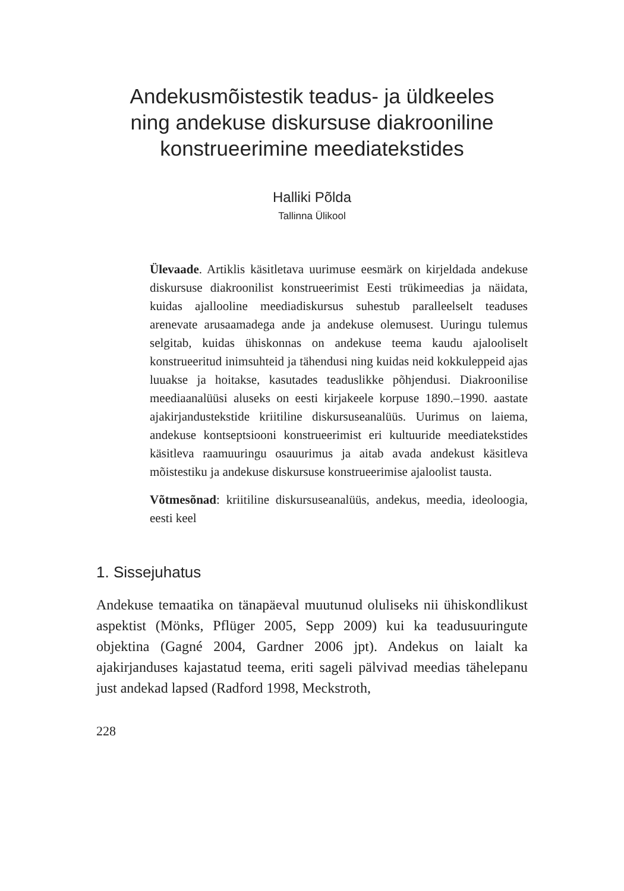Andekusmõistestik teadus- ja üldkeeles ning andekuse diskursuse diakrooniline konstrueerimine meediatekstides
Halliki Põlda
Tallinna Ülikool
Ülevaade. Artiklis käsitletava uurimuse eesmärk on kirjeldada andekuse diskursuse diakroonilist konstrueerimist Eesti trüki­meedias ja näidata, kuidas ajallooline meediadiskursus suhestub paralleelselt teaduses arenevate arusaamadega ande ja andekuse olemusest. Uuringu tulemus selgitab, kuidas ühiskonnas on ande­kuse teema kaudu ajalooliselt konstrueeritud inimsuhteid ja tähen­dusi ning kuidas neid kokkuleppeid ajas luuakse ja hoitakse, kasutades teaduslikke põhjendusi. Diakroonilise meediaanalüüsi aluseks on eesti kirjakeele korpuse 1890.–1990. aastate ajakirjandus­tekstide kriitiline diskursuseanalüüs. Uurimus on laiema, andekuse kontseptsiooni konstrueerimist eri kultuuride meediatekstides käsitleva raamuuringu osauurimus ja aitab avada andekust käsit­leva mõistestiku ja andekuse diskursuse konstrueerimise ajaloolist tausta.
Võtmesõnad: kriitiline diskursuseanalüüs, andekus, meedia, ideo­loogia, eesti keel
1. Sissejuhatus
Andekuse temaatika on tänapäeval muutunud oluliseks nii ühis­kondlikust aspektist (Mönks, Pflüger 2005, Sepp 2009) kui ka teadus­uuringute objektina (Gagné 2004, Gardner 2006 jpt). Andekus on laialt ka ajakirjanduses kajastatud teema, eriti sageli pälvivad mee­dias tähelepanu just andekad lapsed (Radford 1998, Meckstroth,
228